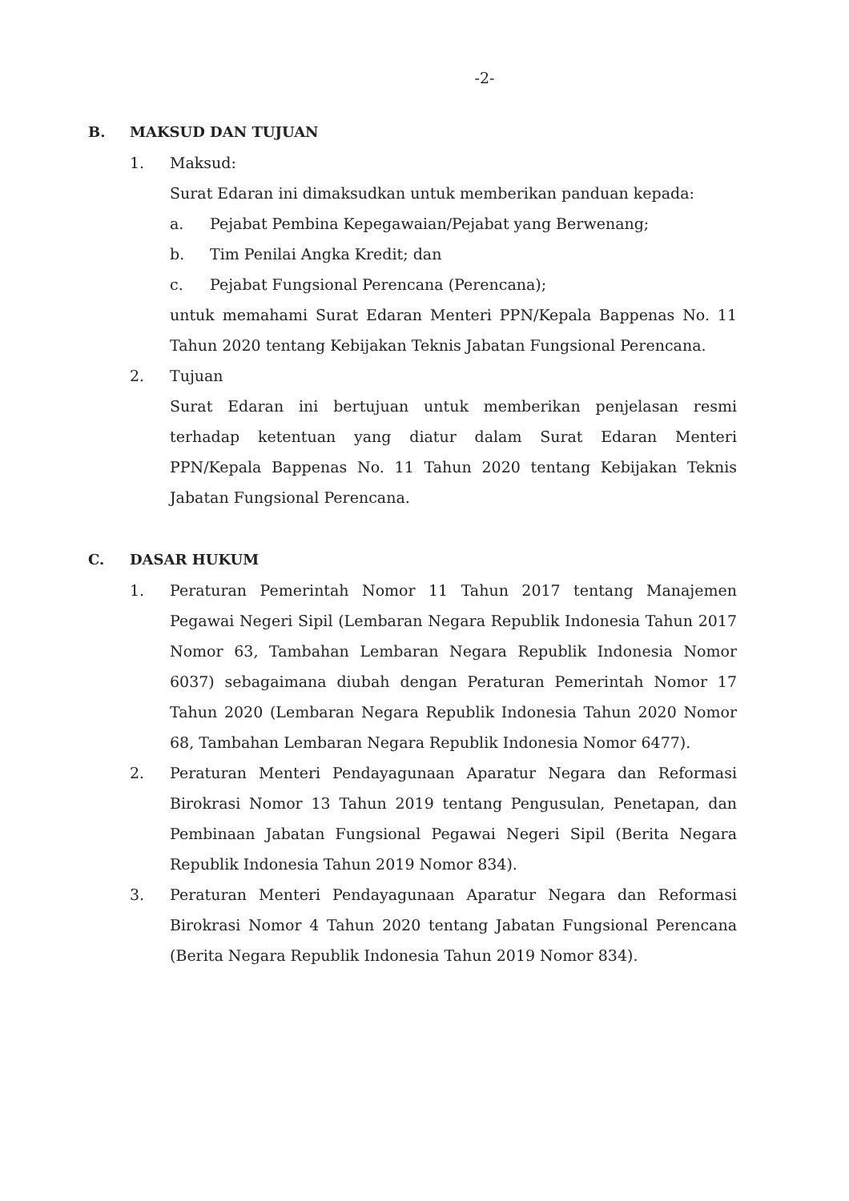-2-
B. MAKSUD DAN TUJUAN
1. Maksud:
Surat Edaran ini dimaksudkan untuk memberikan panduan kepada:
a. Pejabat Pembina Kepegawaian/Pejabat yang Berwenang;
b. Tim Penilai Angka Kredit; dan
c. Pejabat Fungsional Perencana (Perencana);
untuk memahami Surat Edaran Menteri PPN/Kepala Bappenas No. 11 Tahun 2020 tentang Kebijakan Teknis Jabatan Fungsional Perencana.
2. Tujuan
Surat Edaran ini bertujuan untuk memberikan penjelasan resmi terhadap ketentuan yang diatur dalam Surat Edaran Menteri PPN/Kepala Bappenas No. 11 Tahun 2020 tentang Kebijakan Teknis Jabatan Fungsional Perencana.
C. DASAR HUKUM
1. Peraturan Pemerintah Nomor 11 Tahun 2017 tentang Manajemen Pegawai Negeri Sipil (Lembaran Negara Republik Indonesia Tahun 2017 Nomor 63, Tambahan Lembaran Negara Republik Indonesia Nomor 6037) sebagaimana diubah dengan Peraturan Pemerintah Nomor 17 Tahun 2020 (Lembaran Negara Republik Indonesia Tahun 2020 Nomor 68, Tambahan Lembaran Negara Republik Indonesia Nomor 6477).
2. Peraturan Menteri Pendayagunaan Aparatur Negara dan Reformasi Birokrasi Nomor 13 Tahun 2019 tentang Pengusulan, Penetapan, dan Pembinaan Jabatan Fungsional Pegawai Negeri Sipil (Berita Negara Republik Indonesia Tahun 2019 Nomor 834).
3. Peraturan Menteri Pendayagunaan Aparatur Negara dan Reformasi Birokrasi Nomor 4 Tahun 2020 tentang Jabatan Fungsional Perencana (Berita Negara Republik Indonesia Tahun 2019 Nomor 834).